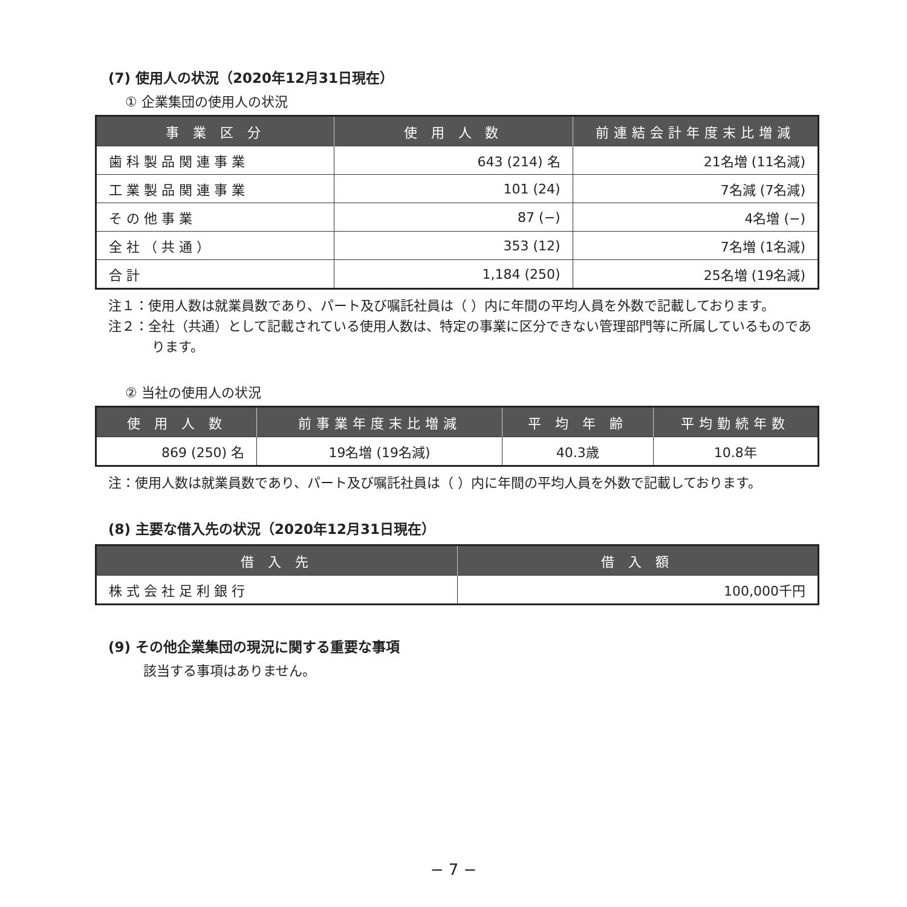(7) 使用人の状況（2020年12月31日現在）
① 企業集団の使用人の状況
| 事 業 区 分 | 使 用 人 数 | 前連結会計年度末比増減 |
| --- | --- | --- |
| 歯 科 製 品 関 連 事 業 | 643 (214) 名 | 21名増 (11名減) |
| 工 業 製 品 関 連 事 業 | 101 (24) | 7名減 (7名減) |
| そ の 他 事 業 | 87 (−) | 4名増 (−) |
| 全 社 （ 共 通 ） | 353 (12) | 7名増 (1名減) |
| 合 計 | 1,184 (250) | 25名増 (19名減) |
注１：使用人数は就業員数であり、パート及び嘱託社員は（ ）内に年間の平均人員を外数で記載しております。
注２：全社（共通）として記載されている使用人数は、特定の事業に区分できない管理部門等に所属しているものであります。
② 当社の使用人の状況
| 使 用 人 数 | 前事業年度末比増減 | 平 均 年 齢 | 平均勤続年数 |
| --- | --- | --- | --- |
| 869 (250) 名 | 19名増 (19名減) | 40.3歳 | 10.8年 |
注：使用人数は就業員数であり、パート及び嘱託社員は（ ）内に年間の平均人員を外数で記載しております。
(8) 主要な借入先の状況（2020年12月31日現在）
| 借 入 先 | 借 入 額 |
| --- | --- |
| 株 式 会 社 足 利 銀 行 | 100,000千円 |
(9) その他企業集団の現況に関する重要な事項
該当する事項はありません。
− 7 −